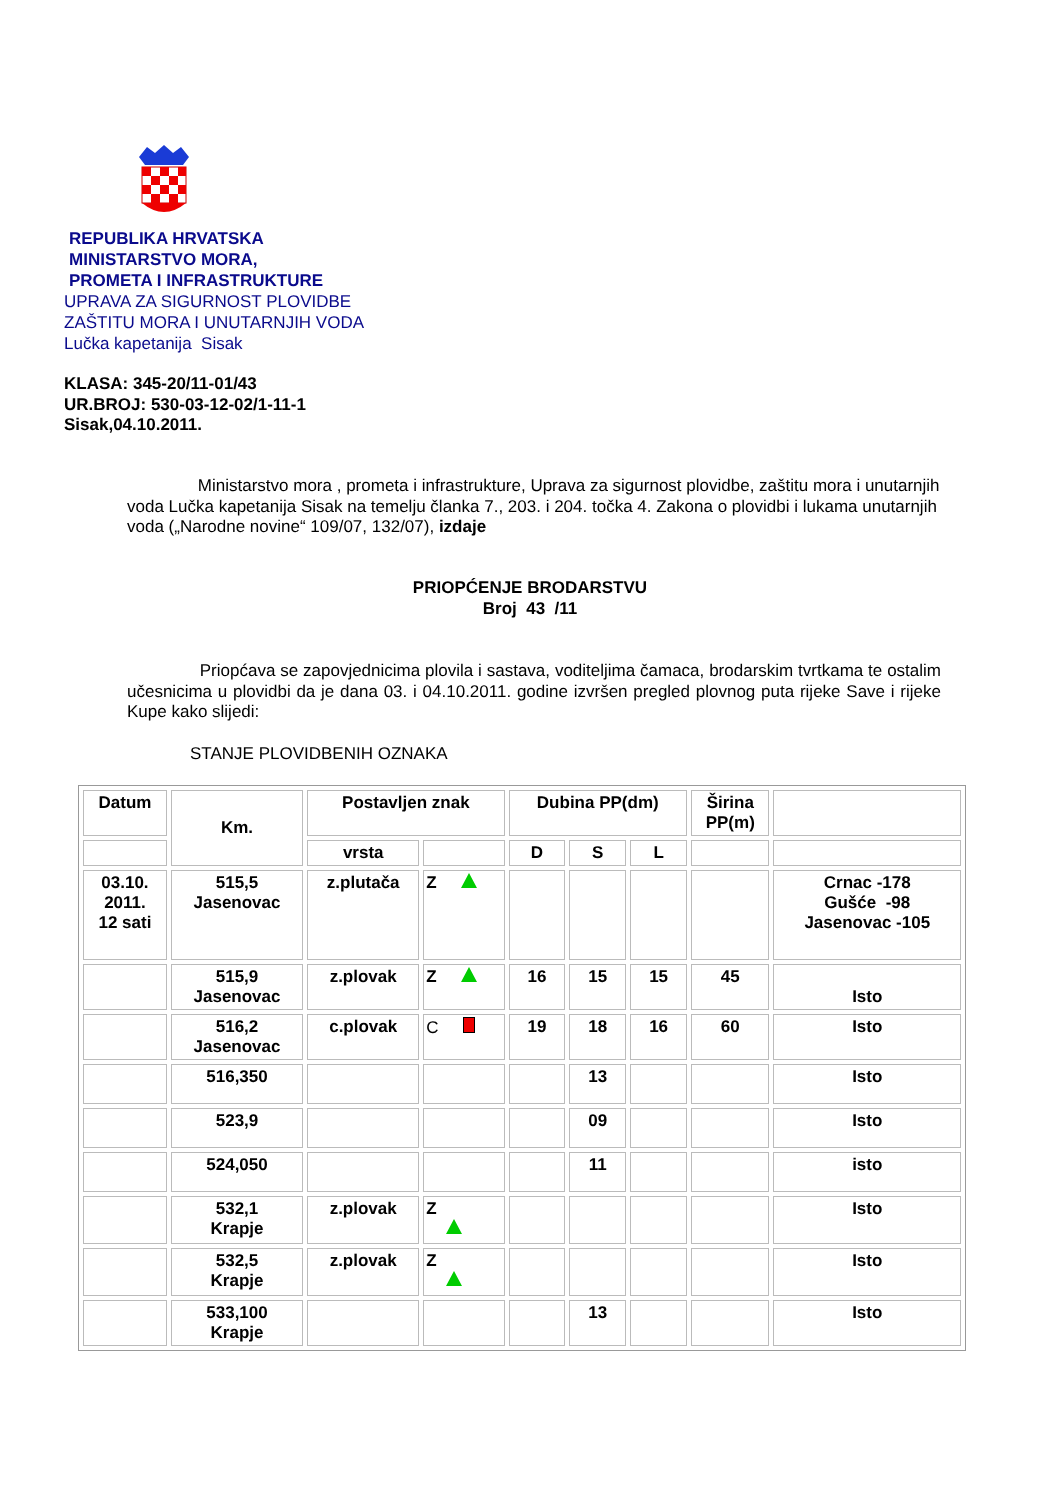REPUBLIKA HRVATSKA
MINISTARSTVO MORA,
PROMETA I INFRASTRUKTURE
UPRAVA ZA SIGURNOST PLOVIDBE
ZAŠTITU MORA I UNUTARNJIH VODA
Lučka kapetanija Sisak
KLASA: 345-20/11-01/43
UR.BROJ: 530-03-12-02/1-11-1
Sisak,04.10.2011.
Ministarstvo mora , prometa i infrastrukture, Uprava za sigurnost plovidbe, zaštitu mora i unutarnjih voda Lučka kapetanija Sisak na temelju članka 7., 203. i 204. točka 4. Zakona o plovidbi i lukama unutarnjih voda („Narodne novine“ 109/07, 132/07), izdaje
PRIOPĆENJE BRODARSTVU
Broj 43 /11
Priopćava se zapovjednicima plovila i sastava, voditeljima čamaca, brodarskim tvrtkama te ostalim učesnicima u plovidbi da je dana 03. i 04.10.2011. godine izvršen pregled plovnog puta rijeke Save i rijeke Kupe kako slijedi:
STANJE PLOVIDBENIH OZNAKA
| Datum | Km. | Postavljen znak | | Dubina PP(dm) | | | Širina PP(m) | |
| --- | --- | --- | --- | --- | --- | --- | --- | --- |
| | | vrsta | | D | S | L | | |
| 03.10. 2011. 12 sati | 515,5 Jasenovac | z.plutača | Z | | | | | Crnac -178 Gušće -98 Jasenovac -105 |
| | 515,9 Jasenovac | z.plovak | Z | 16 | 15 | 15 | 45 | Isto |
| | 516,2 Jasenovac | c.plovak | C | 19 | 18 | 16 | 60 | Isto |
| | 516,350 | | | | 13 | | | Isto |
| | 523,9 | | | | 09 | | | Isto |
| | 524,050 | | | | 11 | | | isto |
| | 532,1 Krapje | z.plovak | Z | | | | | Isto |
| | 532,5 Krapje | z.plovak | Z | | | | | Isto |
| | 533,100 Krapje | | | | 13 | | | Isto |